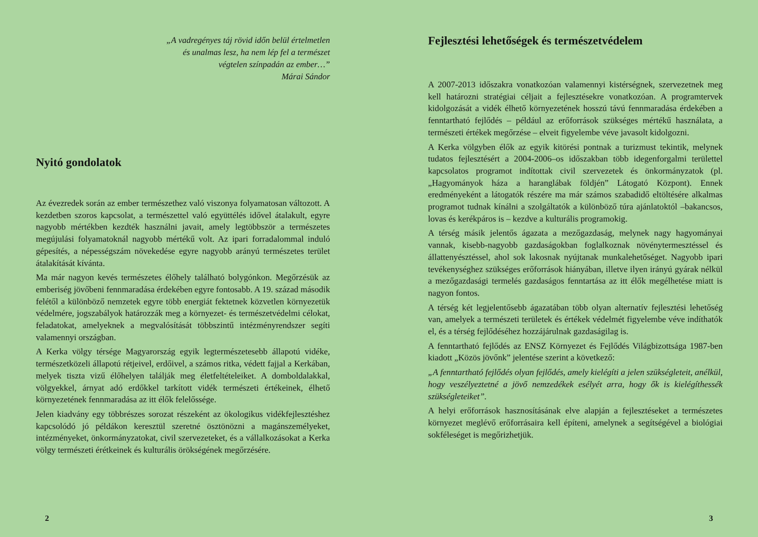„A vadregényes táj rövid időn belül értelmetlen
és unalmas lesz, ha nem lép fel a természet
végtelen színpadán az ember…”
Márai Sándor
Nyitó gondolatok
Az évezredek során az ember természethez való viszonya folyamatosan változott. A kezdetben szoros kapcsolat, a természettel való együttélés idővel átalakult, egyre nagyobb mértékben kezdték használni javait, amely legtöbbször a természetes megújulási folyamatoknál nagyobb mértékű volt. Az ipari forradalommal induló gépesítés, a népességszám növekedése egyre nagyobb arányú természetes terület átalakítását kívánta.
Ma már nagyon kevés természetes élőhely található bolygónkon. Megőrzésük az emberiség jövőbeni fennmaradása érdekében egyre fontosabb. A 19. század második felétől a különböző nemzetek egyre több energiát fektetnek közvetlen környezetük védelmére, jogszabályok határozzák meg a környezet- és természetvédelmi célokat, feladatokat, amelyeknek a megvalósítását többszintű intézményrendszer segíti valamennyi országban.
A Kerka völgy térsége Magyarország egyik legtermészetesebb állapotú vidéke, természetközeli állapotú rétjeivel, erdőivel, a számos ritka, védett fajjal a Kerkában, melyek tiszta vizű élőhelyen találják meg életfeltételeiket. A domboldalakkal, völgyekkel, árnyat adó erdőkkel tarkított vidék természeti értékeinek, élhető környezetének fennmaradása az itt élők felelőssége.
Jelen kiadvány egy többrészes sorozat részeként az ökologikus vidékfejlesztéshez kapcsolódó jó példákon keresztül szeretné ösztönözni a magánszemélyeket, intézményeket, önkormányzatokat, civil szervezeteket, és a vállalkozásokat a Kerka völgy természeti érétkeinek és kulturális örökségének megőrzésére.
2
Fejlesztési lehetőségek és természetvédelem
A 2007-2013 időszakra vonatkozóan valamennyi kistérségnek, szervezetnek meg kell határozni stratégiai céljait a fejlesztésekre vonatkozóan. A programtervek kidolgozását a vidék élhető környezetének hosszú távú fennmaradása érdekében a fenntartható fejlődés – például az erőforrások szükséges mértékű használata, a természeti értékek megőrzése – elveit figyelembe véve javasolt kidolgozni.
A Kerka völgyben élők az egyik kitörési pontnak a turizmust tekintik, melynek tudatos fejlesztésért a 2004-2006–os időszakban több idegenforgalmi területtel kapcsolatos programot indítottak civil szervezetek és önkormányzatok (pl. „Hagyományok háza a haranglábak földjén” Látogató Központ). Ennek eredményeként a látogatók részére ma már számos szabadidő eltöltésére alkalmas programot tudnak kínálni a szolgáltatók a különböző túra ajánlatoktól –bakancsos, lovas és kerékpáros is – kezdve a kulturális programokig.
A térség másik jelentős ágazata a mezőgazdaság, melynek nagy hagyományai vannak, kisebb-nagyobb gazdaságokban foglalkoznak növénytermesztéssel és állattenyésztéssel, ahol sok lakosnak nyújtanak munkalehetőséget. Nagyobb ipari tevékenységhez szükséges erőforrások hiányában, illetve ilyen irányú gyárak nélkül a mezőgazdasági termelés gazdaságos fenntartása az itt élők megélhetése miatt is nagyon fontos.
A térség két legjelentősebb ágazatában több olyan alternatív fejlesztési lehetőség van, amelyek a természeti területek és értékek védelmét figyelembe véve indíthatók el, és a térség fejlődéséhez hozzájárulnak gazdaságilag is.
A fenntartható fejlődés az ENSZ Környezet és Fejlődés Világbizottsága 1987-ben kiadott „Közös jövőnk” jelentése szerint a következő:
„A fenntartható fejlődés olyan fejlődés, amely kielégíti a jelen szükségleteit, anélkül, hogy veszélyeztetné a jövő nemzedékek esélyét arra, hogy ők is kielégíthessék szükségleteiket”.
A helyi erőforrások hasznosításának elve alapján a fejlesztéseket a természetes környezet meglévő erőforrásaira kell építeni, amelynek a segítségével a biológiai sokféleséget is megőrizhetjük.
3